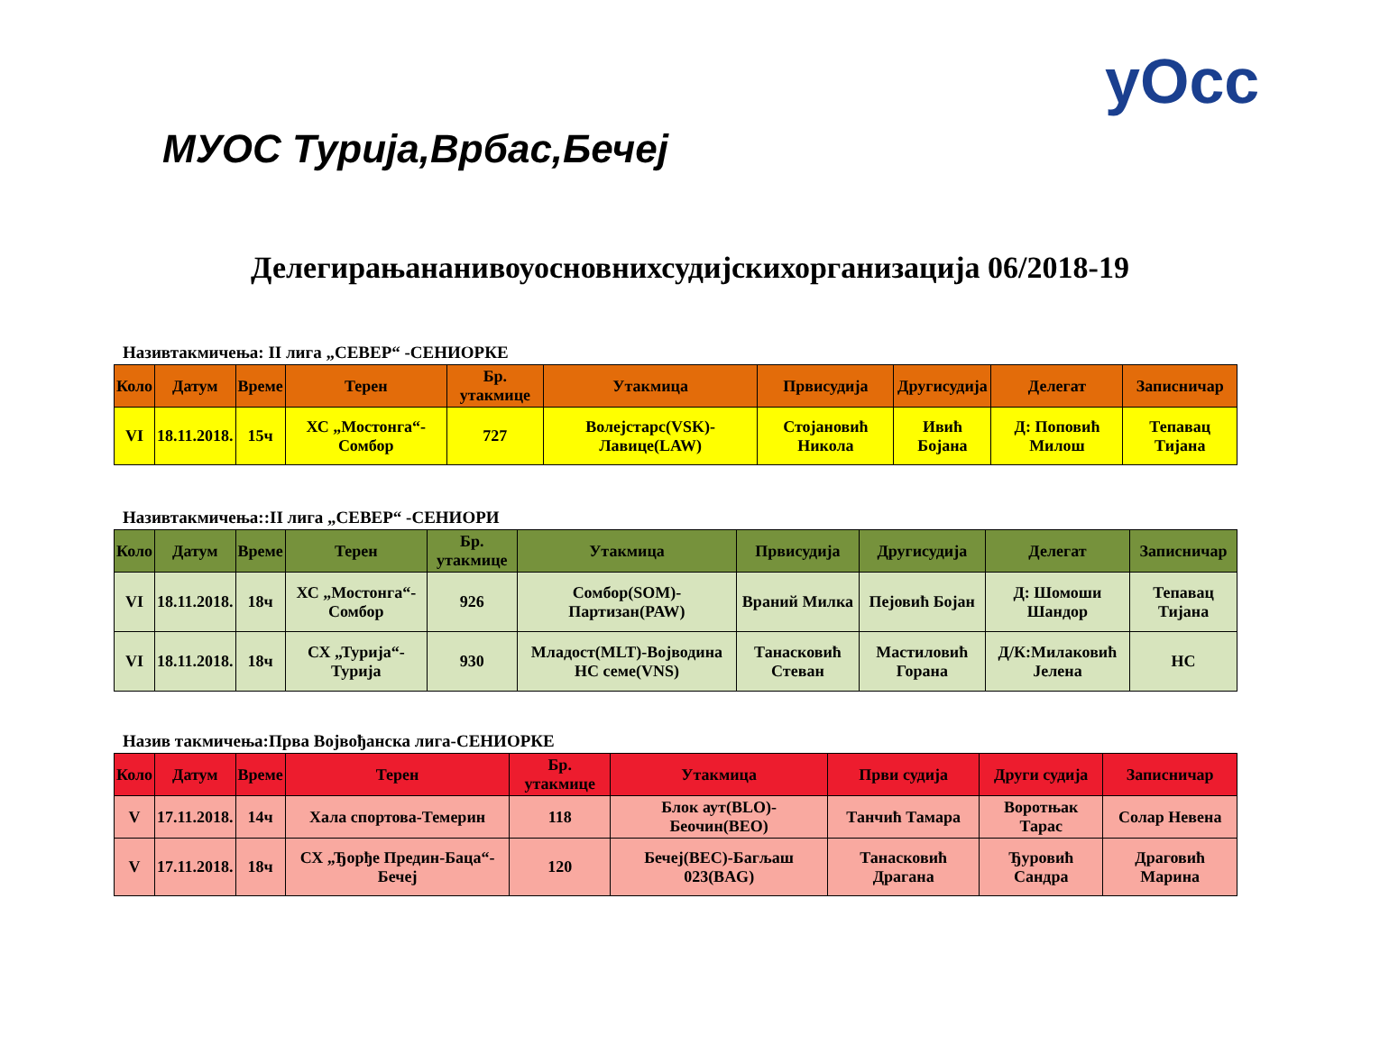уОсс
МУОС Турија,Врбас,Бечеј
Делегирањананивоуосновнихсудијскихорганизација 06/2018-19
Називтакмичења: II лига „СЕВЕР“ -СЕНИОРКЕ
| Коло | Датум | Време | Терен | Бр. утакмице | Утакмица | Првисудија | Другисудија | Делегат | Записничар |
| --- | --- | --- | --- | --- | --- | --- | --- | --- | --- |
| VI | 18.11.2018. | 15ч | ХС „Мостонга“-Сомбор | 727 | Волејстарс(VSK)-Лавице(LAW) | Стојановић Никола | Ивић Бојана | Д: Поповић Милош | Тепавац Тијана |
Називтакмичења::II лига „СЕВЕР“ -СЕНИОРИ
| Коло | Датум | Време | Терен | Бр. утакмице | Утакмица | Првисудија | Другисудија | Делегат | Записничар |
| --- | --- | --- | --- | --- | --- | --- | --- | --- | --- |
| VI | 18.11.2018. | 18ч | ХС „Мостонга“-Сомбор | 926 | Сомбор(SOM)-Партизан(PAW) | Враний Милка | Пејовић Бојан | Д: Шомоши Шандор | Тепавац Тијана |
| VI | 18.11.2018. | 18ч | СХ „Турија“-Турија | 930 | Младост(MLT)-Војводина НС семе(VNS) | Танасковић Стеван | Мастиловић Горана | Д/К:Милаковић Јелена | НС |
Назив такмичења:Прва Војвођанска лига-СЕНИОРКЕ
| Коло | Датум | Време | Терен | Бр. утакмице | Утакмица | Први судија | Други судија | Записничар |
| --- | --- | --- | --- | --- | --- | --- | --- | --- |
| V | 17.11.2018. | 14ч | Хала спортова-Темерин | 118 | Блок аут(BLO)-Беочин(BEO) | Танчић Тамара | Воротњак Тарас | Солар Невена |
| V | 17.11.2018. | 18ч | СХ „Ђорђе Предин-Баца“-Бечеј | 120 | Бечеј(BEC)-Багљаш 023(BAG) | Танасковић Драгана | Ђуровић Сандра | Драговић Марина |